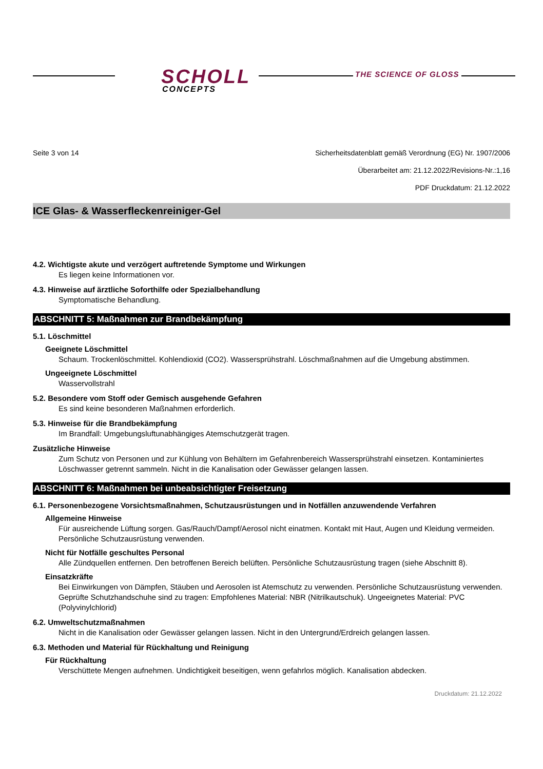SCHOLL
CONCEPTS
THE SCIENCE OF GLOSS
Seite 3 von 14 Sicherheitsdatenblatt gemäß Verordnung (EG) Nr. 1907/2006
Überarbeitet am: 21.12.2022/Revisions-Nr.:1,16
PDF Druckdatum: 21.12.2022
ICE Glas- & Wasserfleckenreiniger-Gel
4.2. Wichtigste akute und verzögert auftretende Symptome und Wirkungen
Es liegen keine Informationen vor.
4.3. Hinweise auf ärztliche Soforthilfe oder Spezialbehandlung
Symptomatische Behandlung.
ABSCHNITT 5: Maßnahmen zur Brandbekämpfung
5.1. Löschmittel
Geeignete Löschmittel
Schaum. Trockenlöschmittel. Kohlendioxid (CO2). Wassersprühstrahl. Löschmaßnahmen auf die Umgebung abstimmen.
Ungeeignete Löschmittel
Wasservollstrahl
5.2. Besondere vom Stoff oder Gemisch ausgehende Gefahren
Es sind keine besonderen Maßnahmen erforderlich.
5.3. Hinweise für die Brandbekämpfung
Im Brandfall: Umgebungsluftunabhängiges Atemschutzgerät tragen.
Zusätzliche Hinweise
Zum Schutz von Personen und zur Kühlung von Behältern im Gefahrenbereich Wassersprühstrahl einsetzen. Kontaminiertes Löschwasser getrennt sammeln. Nicht in die Kanalisation oder Gewässer gelangen lassen.
ABSCHNITT 6: Maßnahmen bei unbeabsichtigter Freisetzung
6.1. Personenbezogene Vorsichtsmaßnahmen, Schutzausrüstungen und in Notfällen anzuwendende Verfahren
Allgemeine Hinweise
Für ausreichende Lüftung sorgen. Gas/Rauch/Dampf/Aerosol nicht einatmen. Kontakt mit Haut, Augen und Kleidung vermeiden. Persönliche Schutzausrüstung verwenden.
Nicht für Notfälle geschultes Personal
Alle Zündquellen entfernen. Den betroffenen Bereich belüften. Persönliche Schutzausrüstung tragen (siehe Abschnitt 8).
Einsatzkräfte
Bei Einwirkungen von Dämpfen, Stäuben und Aerosolen ist Atemschutz zu verwenden. Persönliche Schutzausrüstung verwenden. Geprüfte Schutzhandschuhe sind zu tragen: Empfohlenes Material: NBR (Nitrilkautschuk). Ungeeignetes Material: PVC (Polyvinylchlorid)
6.2. Umweltschutzmaßnahmen
Nicht in die Kanalisation oder Gewässer gelangen lassen. Nicht in den Untergrund/Erdreich gelangen lassen.
6.3. Methoden und Material für Rückhaltung und Reinigung
Für Rückhaltung
Verschüttete Mengen aufnehmen. Undichtigkeit beseitigen, wenn gefahrlos möglich. Kanalisation abdecken.
Druckdatum: 21.12.2022